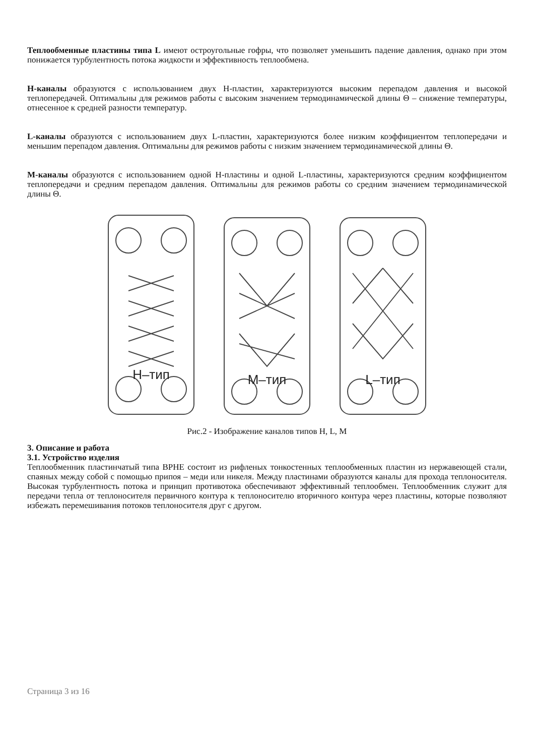Теплообменные пластины типа L имеют остроугольные гофры, что позволяет уменьшить падение давления, однако при этом понижается турбулентность потока жидкости и эффективность теплообмена.
H-каналы образуются с использованием двух H-пластин, характеризуются высоким перепадом давления и высокой теплопередачей. Оптимальны для режимов работы с высоким значением термодинамической длины Θ – снижение температуры, отнесенное к средней разности температур.
L-каналы образуются с использованием двух L-пластин, характеризуются более низким коэффициентом теплопередачи и меньшим перепадом давления. Оптимальны для режимов работы с низким значением термодинамической длины Θ.
M-каналы образуются с использованием одной H-пластины и одной L-пластины, характеризуются средним коэффициентом теплопередачи и средним перепадом давления. Оптимальны для режимов работы со средним значением термодинамической длины Θ.
H–тип
M–тип
L–тип
Рис.2 - Изображение каналов типов H, L, M
3. Описание и работа
3.1. Устройство изделия
Теплообменник пластинчатый типа BPHE состоит из рифленых тонкостенных теплообменных пластин из нержавеющей стали, спаяных между собой с помощью припоя – меди или никеля. Между пластинами образуются каналы для прохода теплоносителя. Высокая турбулентность потока и принцип противотока обеспечивают эффективный теплообмен. Теплообменник служит для передачи тепла от теплоносителя первичного контура к теплоносителю вторичного контура через пластины, которые позволяют избежать перемешивания потоков теплоносителя друг с другом.
Страница 3 из 16